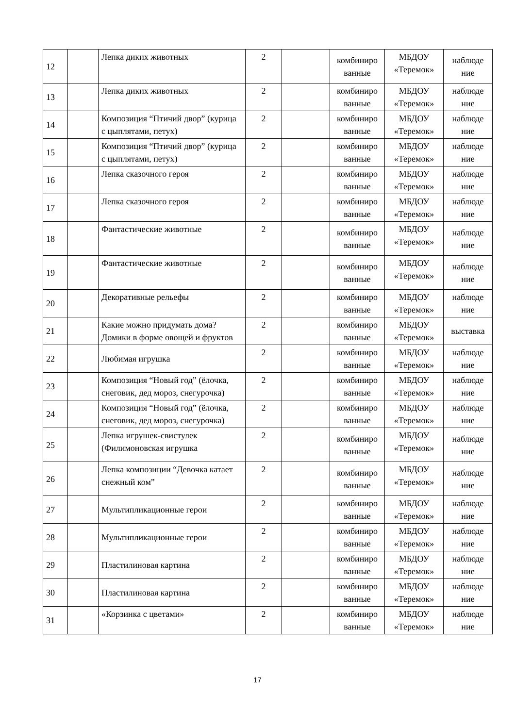| 12 | | Лепка диких животных | 2 | | комбиниро ванные | МБДОУ «Теремок» | наблюде ние |
| 13 | | Лепка диких животных | 2 | | комбиниро ванные | МБДОУ «Теремок» | наблюде ние |
| 14 | | Композиция “Птичий двор” (курица с цыплятами, петух) | 2 | | комбиниро ванные | МБДОУ «Теремок» | наблюде ние |
| 15 | | Композиция “Птичий двор” (курица с цыплятами, петух) | 2 | | комбиниро ванные | МБДОУ «Теремок» | наблюде ние |
| 16 | | Лепка сказочного героя | 2 | | комбиниро ванные | МБДОУ «Теремок» | наблюде ние |
| 17 | | Лепка сказочного героя | 2 | | комбиниро ванные | МБДОУ «Теремок» | наблюде ние |
| 18 | | Фантастические животные | 2 | | комбиниро ванные | МБДОУ «Теремок» | наблюде ние |
| 19 | | Фантастические животные | 2 | | комбиниро ванные | МБДОУ «Теремок» | наблюде ние |
| 20 | | Декоративные рельефы | 2 | | комбиниро ванные | МБДОУ «Теремок» | наблюде ние |
| 21 | | Какие можно придумать дома? Домики в форме овощей и фруктов | 2 | | комбиниро ванные | МБДОУ «Теремок» | выставка |
| 22 | | Любимая игрушка | 2 | | комбиниро ванные | МБДОУ «Теремок» | наблюде ние |
| 23 | | Композиция “Новый год” (ёлочка, снеговик, дед мороз, снегурочка) | 2 | | комбиниро ванные | МБДОУ «Теремок» | наблюде ние |
| 24 | | Композиция “Новый год” (ёлочка, снеговик, дед мороз, снегурочка) | 2 | | комбиниро ванные | МБДОУ «Теремок» | наблюде ние |
| 25 | | Лепка игрушек-свистулек (Филимоновская игрушка | 2 | | комбиниро ванные | МБДОУ «Теремок» | наблюде ние |
| 26 | | Лепка композиции “Девочка катает снежный ком” | 2 | | комбиниро ванные | МБДОУ «Теремок» | наблюде ние |
| 27 | | Мультипликационные герои | 2 | | комбиниро ванные | МБДОУ «Теремок» | наблюде ние |
| 28 | | Мультипликационные герои | 2 | | комбиниро ванные | МБДОУ «Теремок» | наблюде ние |
| 29 | | Пластилиновая картина | 2 | | комбиниро ванные | МБДОУ «Теремок» | наблюде ние |
| 30 | | Пластилиновая картина | 2 | | комбиниро ванные | МБДОУ «Теремок» | наблюде ние |
| 31 | | «Корзинка с цветами» | 2 | | комбиниро ванные | МБДОУ «Теремок» | наблюде ние |
17